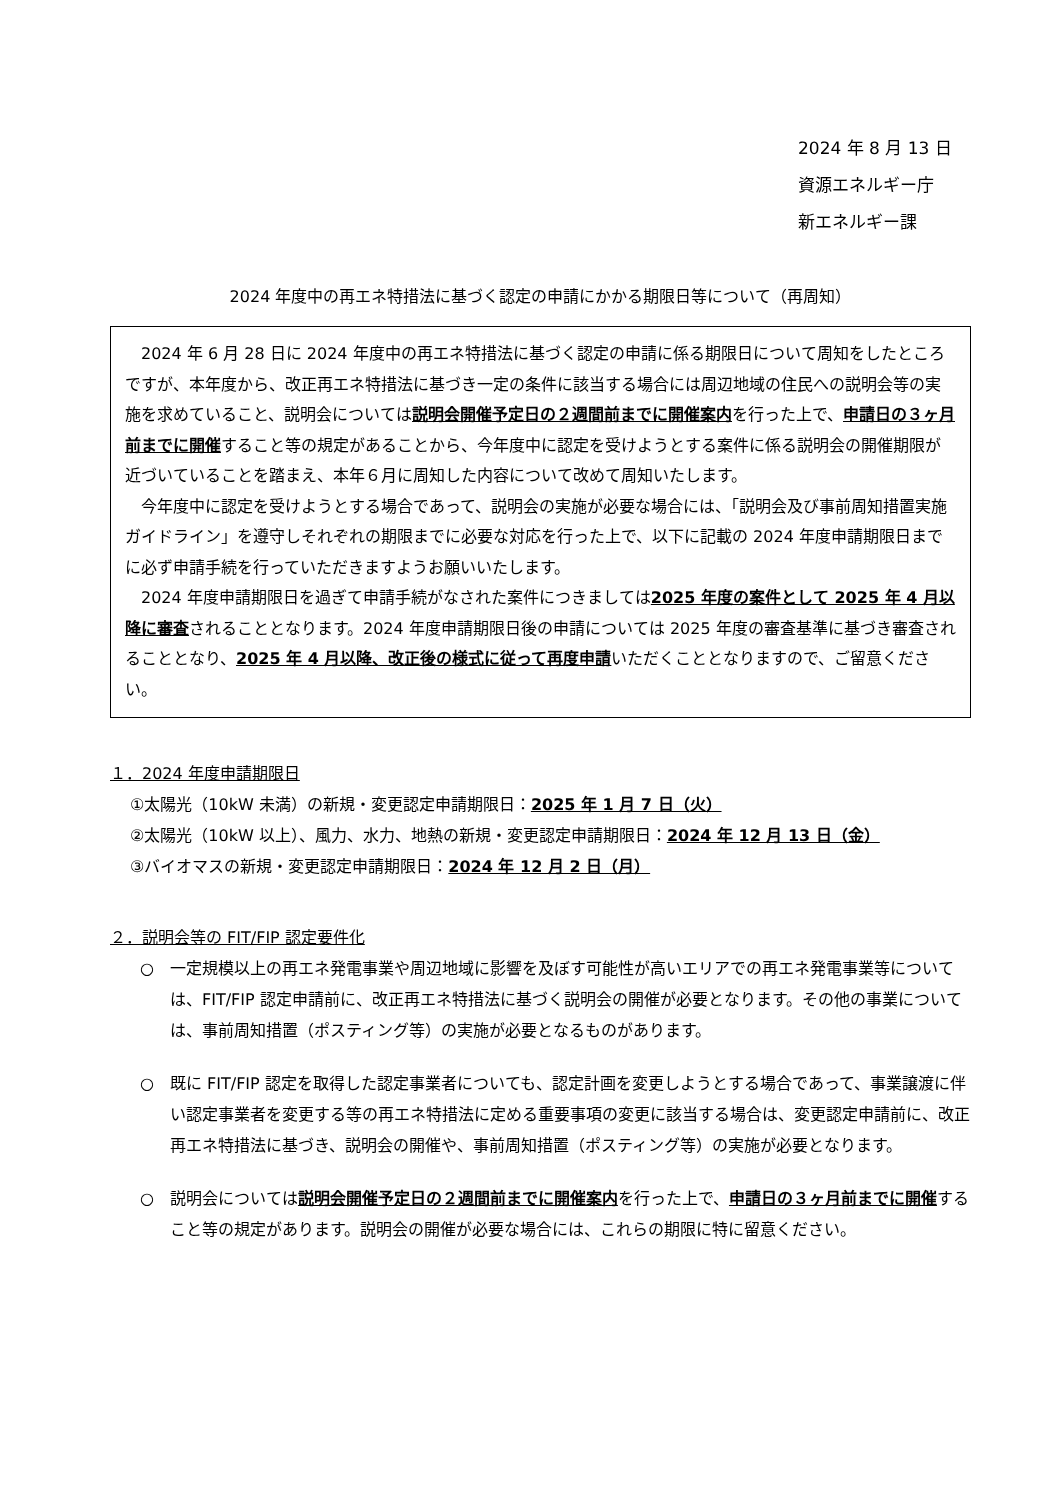2024 年 8 月 13 日
資源エネルギー庁
新エネルギー課
2024 年度中の再エネ特措法に基づく認定の申請にかかる期限日等について（再周知）
2024 年 6 月 28 日に 2024 年度中の再エネ特措法に基づく認定の申請に係る期限日について周知をしたところですが、本年度から、改正再エネ特措法に基づき一定の条件に該当する場合には周辺地域の住民への説明会等の実施を求めていること、説明会については説明会開催予定日の２週間前までに開催案内を行った上で、申請日の３ヶ月前までに開催すること等の規定があることから、今年度中に認定を受けようとする案件に係る説明会の開催期限が近づいていることを踏まえ、本年６月に周知した内容について改めて周知いたします。
今年度中に認定を受けようとする場合であって、説明会の実施が必要な場合には、「説明会及び事前周知措置実施ガイドライン」を遵守しそれぞれの期限までに必要な対応を行った上で、以下に記載の 2024 年度申請期限日までに必ず申請手続を行っていただきますようお願いいたします。
2024 年度申請期限日を過ぎて申請手続がなされた案件につきましては2025 年度の案件として 2025 年 4 月以降に審査されることとなります。2024 年度申請期限日後の申請については 2025 年度の審査基準に基づき審査されることとなり、2025 年 4 月以降、改正後の様式に従って再度申請いただくこととなりますので、ご留意ください。
１．2024 年度申請期限日
①太陽光（10kW 未満）の新規・変更認定申請期限日：2025 年 1 月 7 日（火）
②太陽光（10kW 以上）、風力、水力、地熱の新規・変更認定申請期限日：2024 年 12 月 13 日（金）
③バイオマスの新規・変更認定申請期限日：2024 年 12 月 2 日（月）
２．説明会等の FIT/FIP 認定要件化
○　一定規模以上の再エネ発電事業や周辺地域に影響を及ぼす可能性が高いエリアでの再エネ発電事業等については、FIT/FIP 認定申請前に、改正再エネ特措法に基づく説明会の開催が必要となります。その他の事業については、事前周知措置（ポスティング等）の実施が必要となるものがあります。
○　既に FIT/FIP 認定を取得した認定事業者についても、認定計画を変更しようとする場合であって、事業譲渡に伴い認定事業者を変更する等の再エネ特措法に定める重要事項の変更に該当する場合は、変更認定申請前に、改正再エネ特措法に基づき、説明会の開催や、事前周知措置（ポスティング等）の実施が必要となります。
○　説明会については説明会開催予定日の２週間前までに開催案内を行った上で、申請日の３ヶ月前までに開催すること等の規定があります。説明会の開催が必要な場合には、これらの期限に特に留意ください。